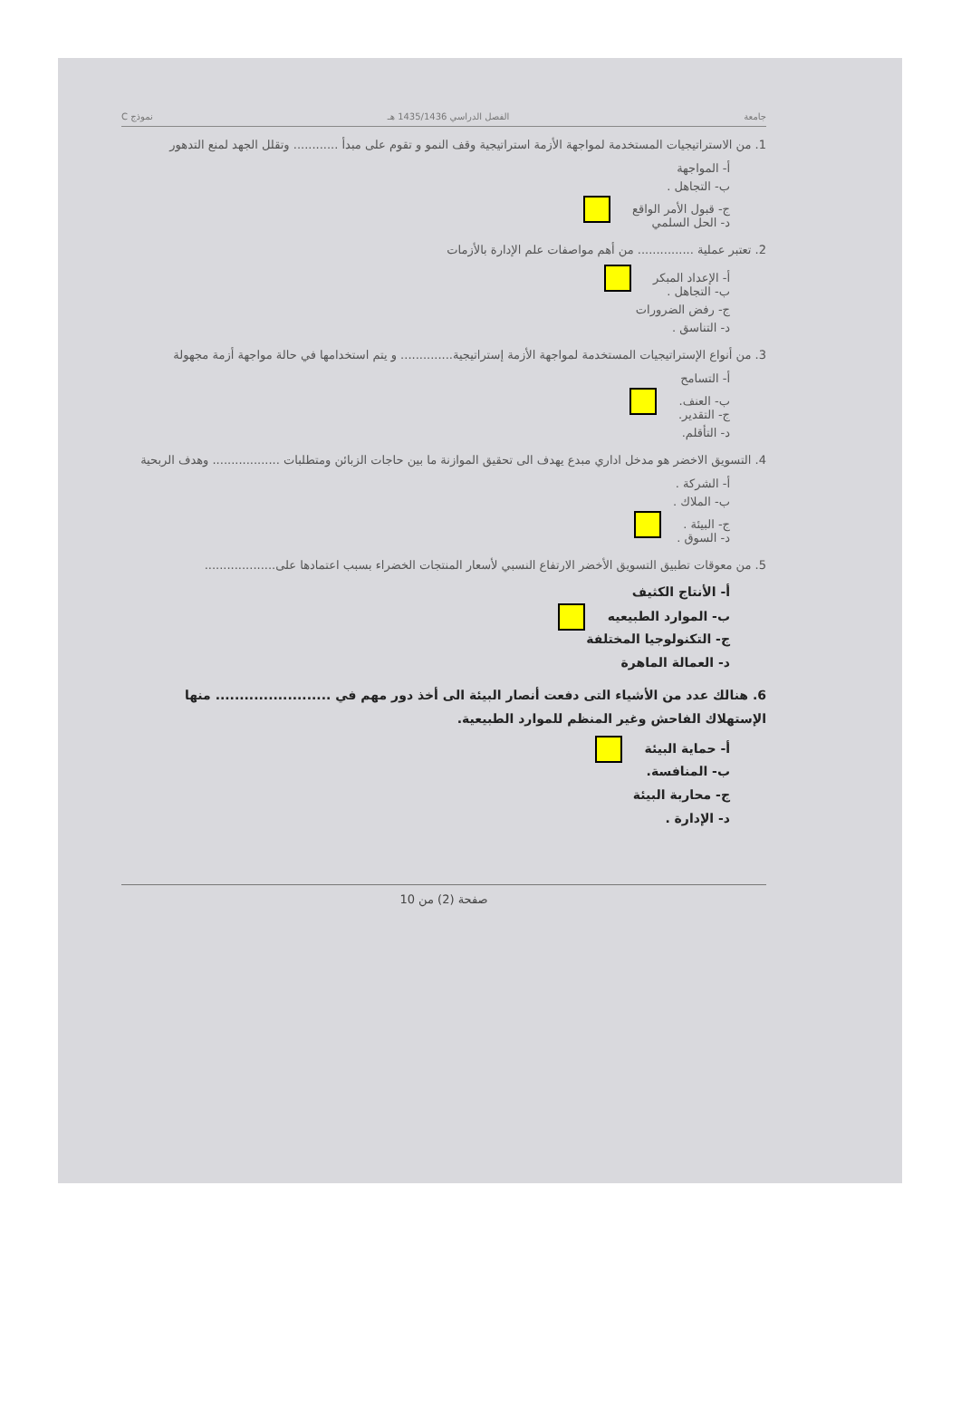جامعة الفصل الدراسي 1435/1436 هـ نموذج C
1. من الاستراتيجيات المستخدمة لمواجهة الأزمة استراتيجية وقف النمو و تقوم على مبدأ ............ وتقلل الجهد لمنع التدهور
أ- المواجهة
ب- التجاهل .
ج- قبول الأمر الواقع
د- الحل السلمي
2. تعتبر عملية ............... من أهم مواصفات علم الإدارة بالأزمات
أ- الإعداد المبكر
ب- التجاهل .
ج- رفض الضرورات
د- التناسق .
3. من أنواع الإستراتيجيات المستخدمة لمواجهة الأزمة إستراتيجية.............. و يتم استخدامها في حالة مواجهة أزمة مجهولة
أ- التسامح
ب- العنف.
ج- التقدير.
د- التأقلم.
4. التسويق الاخضر هو مدخل اداري مبدع يهدف الى تحقيق الموازنة ما بين حاجات الزبائن ومتطلبات .................. وهدف الربحية
أ- الشركة .
ب- الملاك .
ج- البيئة .
د- السوق .
5. من معوقات تطبيق التسويق الأخضر الارتفاع النسبي لأسعار المنتجات الخضراء بسبب اعتمادها على...................
أ- الأنتاج الكثيف
ب- الموارد الطبيعيه
ج- التكنولوجيا المختلفة
د- العمالة الماهرة
6. هنالك عدد من الأشياء التى دفعت أنصار البيئة الى أخذ دور مهم في ........................ منها الإستهلاك الفاحش وغير المنظم للموارد الطبيعية.
أ- حماية البيئة
ب- المنافسة.
ج- محاربة البيئة
د- الإدارة .
صفحة (2) من 10